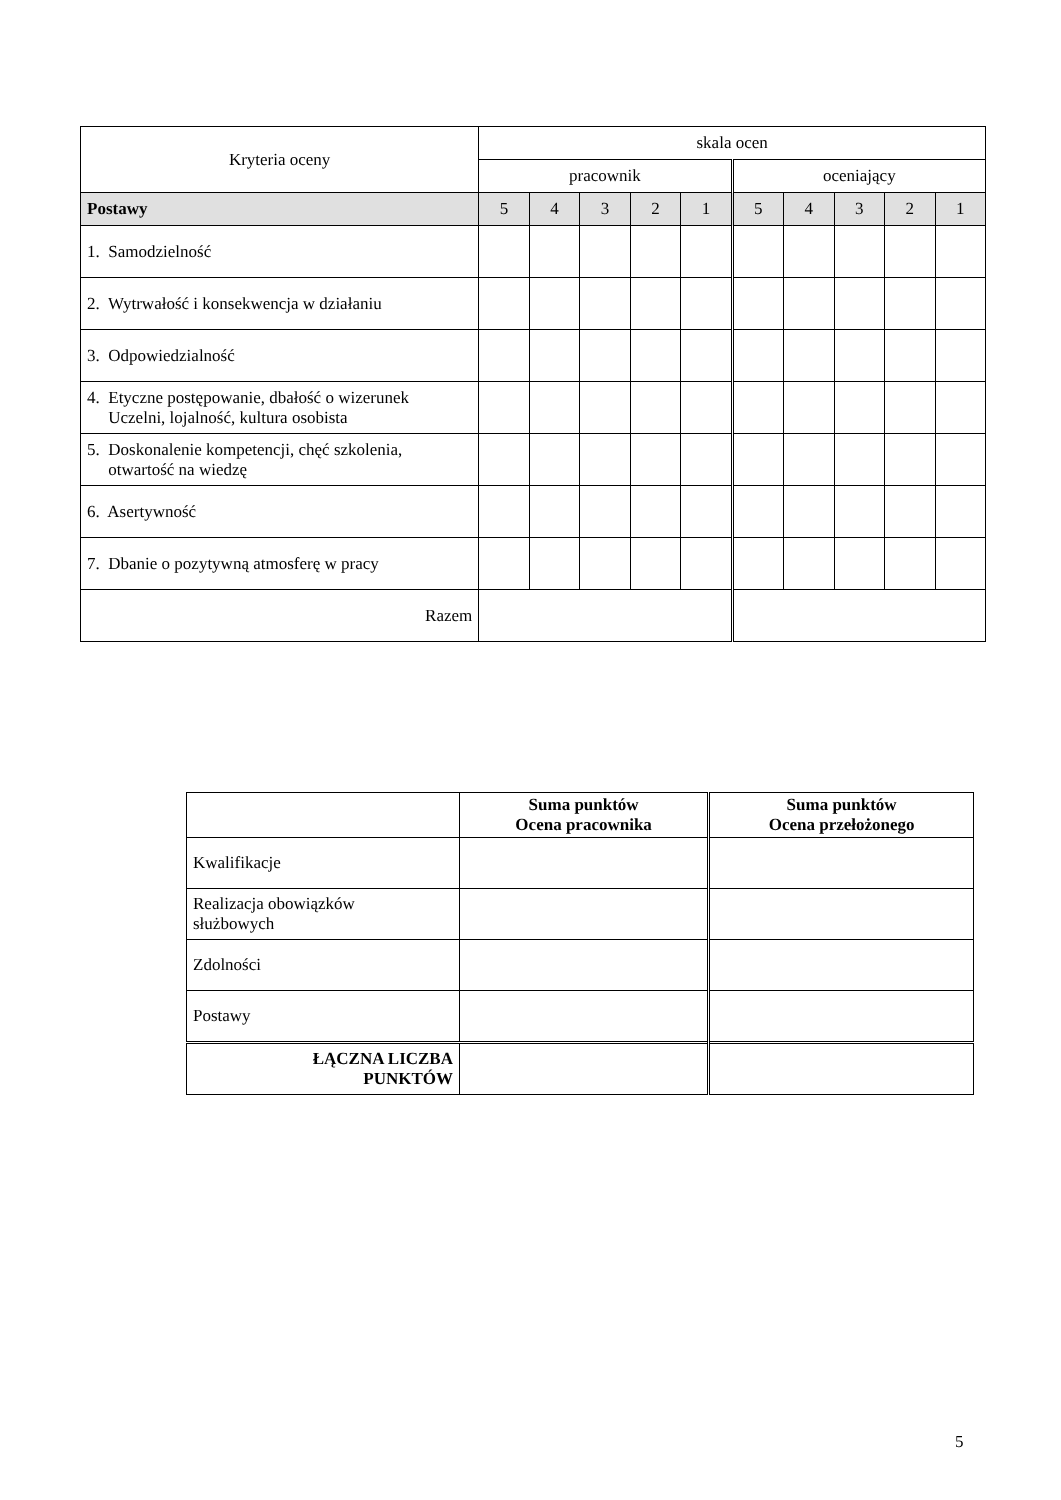| Kryteria oceny | skala ocen | | | | | | | | | |
| | pracownik | | | | | oceniający | | | | |
| Postawy | 5 | 4 | 3 | 2 | 1 | 5 | 4 | 3 | 2 | 1 |
| 1. Samodzielność | | | | | | | | | | |
| 2. Wytrwałość i konsekwencja w działaniu | | | | | | | | | | |
| 3. Odpowiedzialność | | | | | | | | | | |
| 4. Etyczne postępowanie, dbałość o wizerunek Uczelni, lojalność, kultura osobista | | | | | | | | | | |
| 5. Doskonalenie kompetencji, chęć szkolenia, otwartość na wiedzę | | | | | | | | | | |
| 6. Asertywność | | | | | | | | | | |
| 7. Dbanie o pozytywną atmosferę w pracy | | | | | | | | | | |
| Razem | | | | | | | | | | |
| | Suma punktów Ocena pracownika | Suma punktów Ocena przełożonego |
| --- | --- | --- |
| Kwalifikacje | | |
| Realizacja obowiązków służbowych | | |
| Zdolności | | |
| Postawy | | |
| ŁĄCZNA LICZBA PUNKTÓW | | |
5